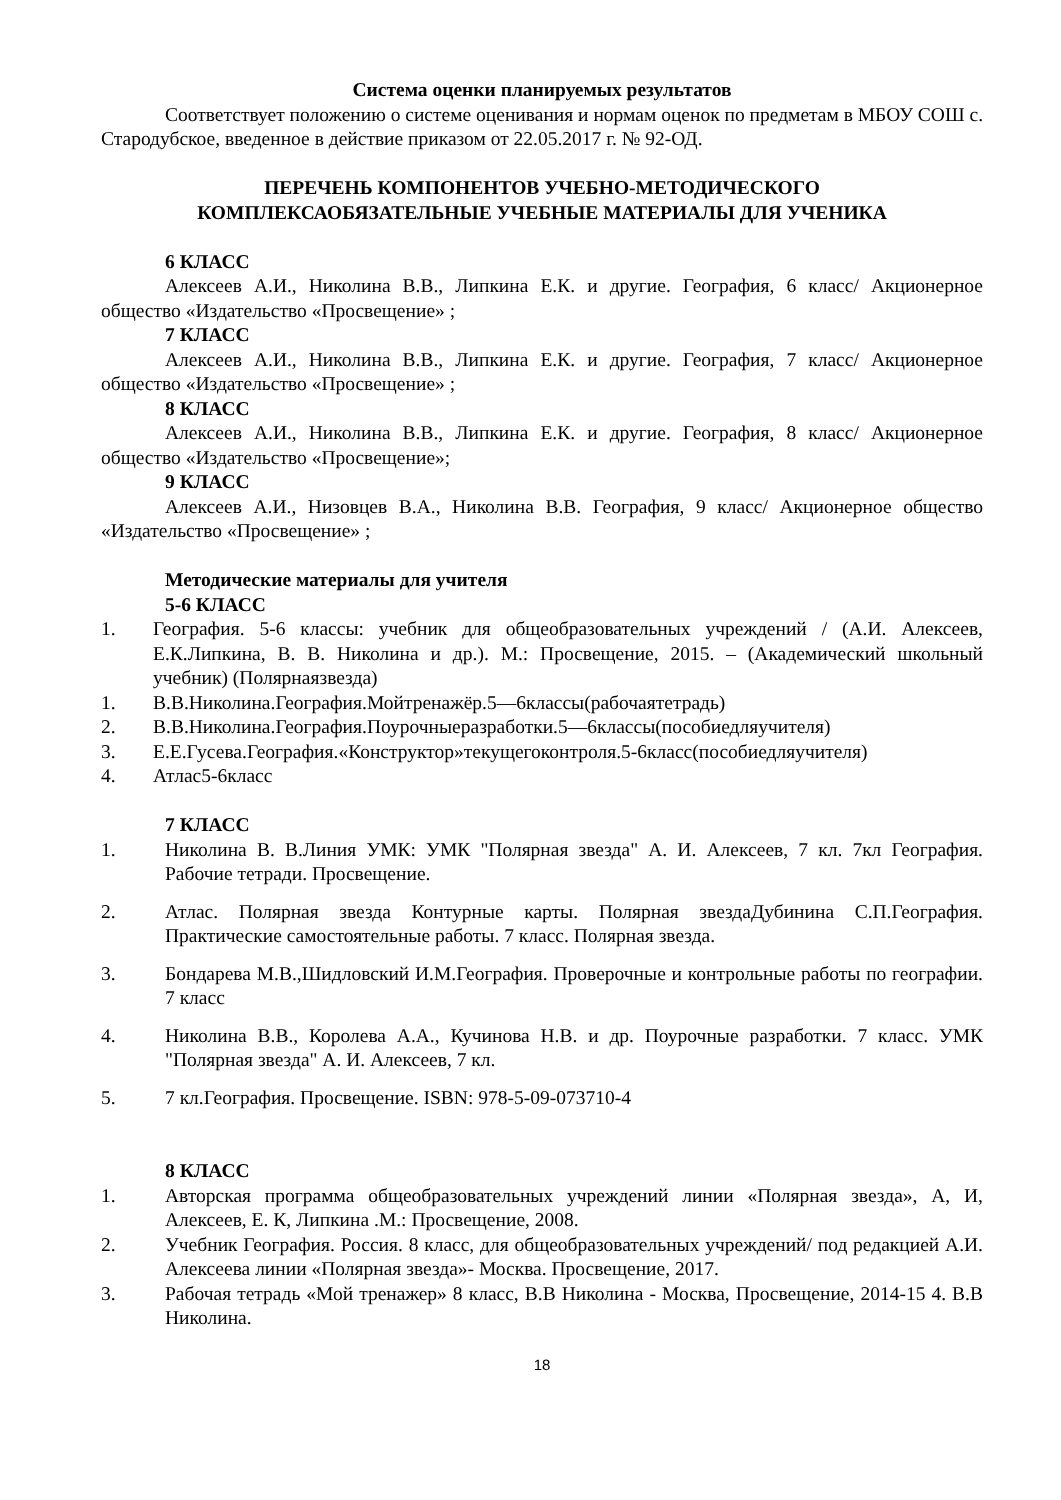Система оценки планируемых результатов
Соответствует положению о системе оценивания и нормам оценок по предметам в МБОУ СОШ с. Стародубское, введенное в действие приказом от 22.05.2017 г. № 92-ОД.
ПЕРЕЧЕНЬ КОМПОНЕНТОВ УЧЕБНО-МЕТОДИЧЕСКОГО
КОМПЛЕКСАОБЯЗАТЕЛЬНЫЕ УЧЕБНЫЕ МАТЕРИАЛЫ ДЛЯ УЧЕНИКА
6 КЛАСС
Алексеев А.И., Николина В.В., Липкина Е.К. и другие. География, 6 класс/ Акционерное общество «Издательство «Просвещение» ;
7 КЛАСС
Алексеев А.И., Николина В.В., Липкина Е.К. и другие. География, 7 класс/ Акционерное общество «Издательство «Просвещение» ;
8 КЛАСС
Алексеев А.И., Николина В.В., Липкина Е.К. и другие. География, 8 класс/ Акционерное общество «Издательство «Просвещение»;
9 КЛАСС
Алексеев А.И., Низовцев В.А., Николина В.В. География, 9 класс/ Акционерное общество «Издательство «Просвещение» ;
Методические материалы для учителя
5-6 КЛАСС
1. География. 5-6 классы: учебник для общеобразовательных учреждений / (А.И. Алексеев, Е.К.Липкина, В. В. Николина и др.). М.: Просвещение, 2015. – (Академический школьный учебник) (Полярнаязвезда)
1. В.В.Николина.География.Мойтренажёр.5—6классы(рабочаятетрадь)
2. В.В.Николина.География.Поурочныеразработки.5—6классы(пособиедляучителя)
3. Е.Е.Гусева.География.«Конструктор»текущегоконтроля.5-6класс(пособиедляучителя)
4. Атлас5-6класс
7 КЛАСС
1. Николина В. В.Линия УМК: УМК "Полярная звезда" А. И. Алексеев, 7 кл. 7кл География. Рабочие тетради. Просвещение.
2. Атлас. Полярная звезда Контурные карты. Полярная звездаДубинина С.П.География. Практические самостоятельные работы. 7 класс. Полярная звезда.
3. Бондарева М.В.,Шидловский И.М.География. Проверочные и контрольные работы по географии. 7 класс
4. Николина В.В., Королева А.А., Кучинова Н.В. и др. Поурочные разработки. 7 класс. УМК "Полярная звезда" А. И. Алексеев, 7 кл.
5. 7 кл.География. Просвещение. ISBN: 978-5-09-073710-4
8 КЛАСС
1. Авторская программа общеобразовательных учреждений линии «Полярная звезда», А, И, Алексеев, Е. К, Липкина .М.: Просвещение, 2008.
2. Учебник География. Россия. 8 класс, для общеобразовательных учреждений/ под редакцией А.И. Алексеева линии «Полярная звезда»- Москва. Просвещение, 2017.
3. Рабочая тетрадь «Мой тренажер» 8 класс, В.В Николина - Москва, Просвещение, 2014-15 4. В.В Николина.
18